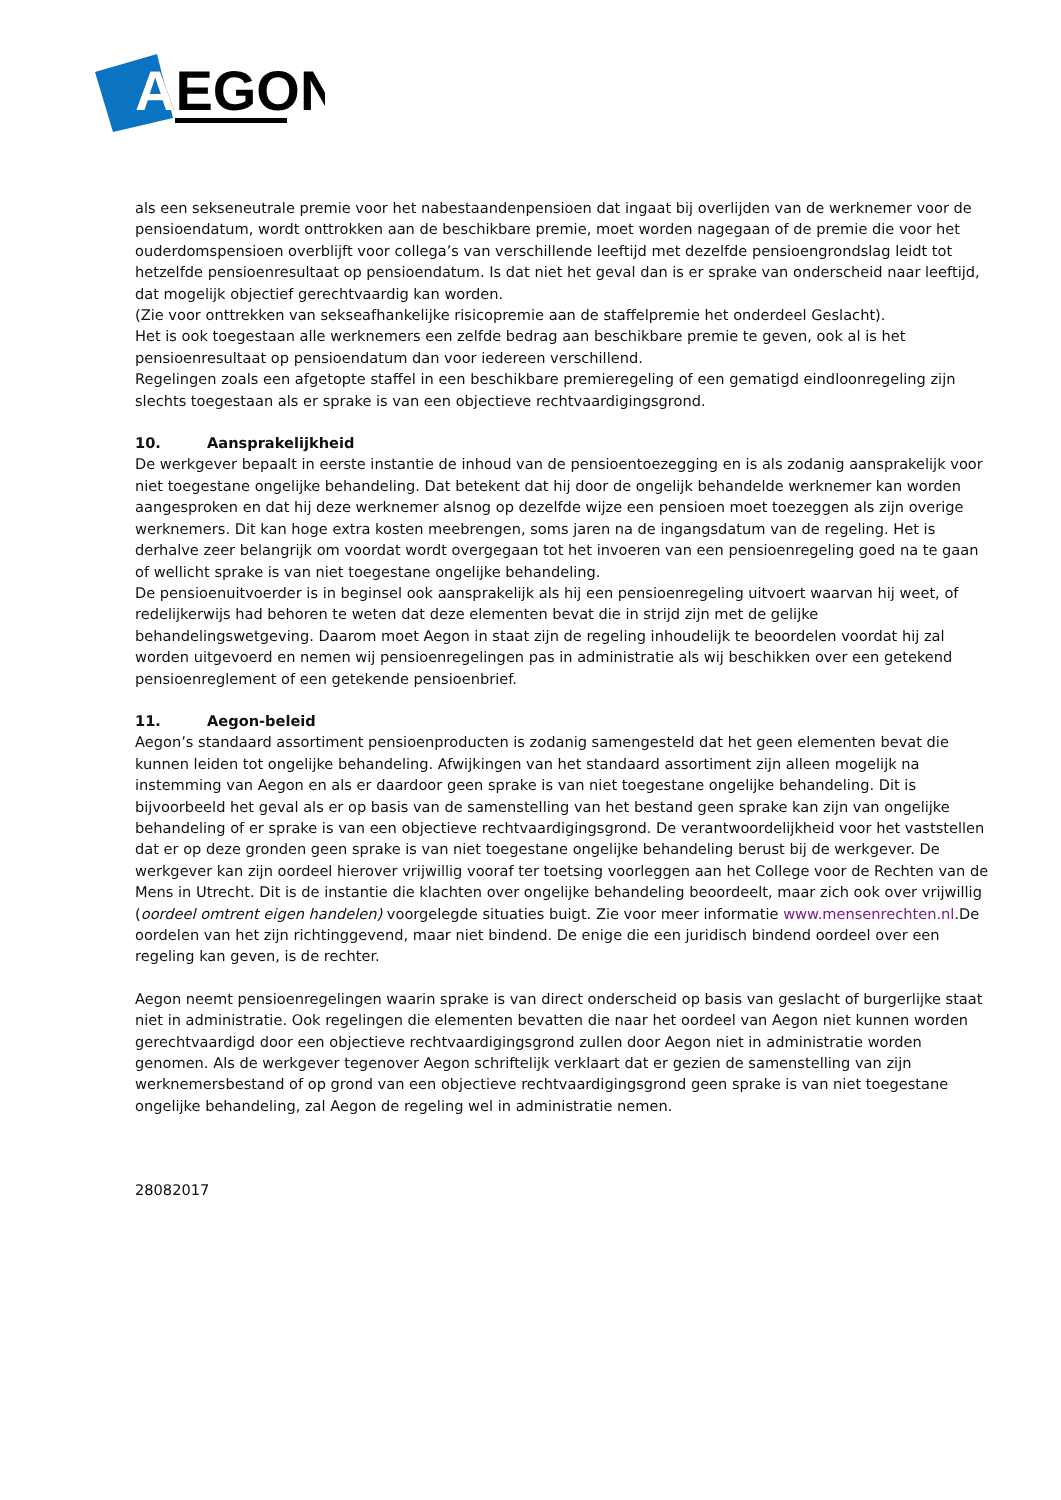AEGON
A
als een sekseneutrale premie voor het nabestaandenpensioen dat ingaat bij overlijden van de werknemer voor de pensioendatum, wordt onttrokken aan de beschikbare premie, moet worden nagegaan of de premie die voor het ouderdomspensioen overblijft voor collega’s van verschillende leeftijd met dezelfde pensioengrondslag leidt tot hetzelfde pensioenresultaat op pensioendatum. Is dat niet het geval dan is er sprake van onderscheid naar leeftijd, dat mogelijk objectief gerechtvaardig kan worden.
(Zie voor onttrekken van sekseafhankelijke risicopremie aan de staffelpremie het onderdeel Geslacht).
Het is ook toegestaan alle werknemers een zelfde bedrag aan beschikbare premie te geven, ook al is het pensioenresultaat op pensioendatum dan voor iedereen verschillend.
Regelingen zoals een afgetopte staffel in een beschikbare premieregeling of een gematigd eindloonregeling zijn slechts toegestaan als er sprake is van een objectieve rechtvaardigingsgrond.
10. Aansprakelijkheid
De werkgever bepaalt in eerste instantie de inhoud van de pensioentoezegging en is als zodanig aansprakelijk voor niet toegestane ongelijke behandeling. Dat betekent dat hij door de ongelijk behandelde werknemer kan worden aangesproken en dat hij deze werknemer alsnog op dezelfde wijze een pensioen moet toezeggen als zijn overige werknemers. Dit kan hoge extra kosten meebrengen, soms jaren na de ingangsdatum van de regeling. Het is derhalve zeer belangrijk om voordat wordt overgegaan tot het invoeren van een pensioenregeling goed na te gaan of wellicht sprake is van niet toegestane ongelijke behandeling.
De pensioenuitvoerder is in beginsel ook aansprakelijk als hij een pensioenregeling uitvoert waarvan hij weet, of redelijkerwijs had behoren te weten dat deze elementen bevat die in strijd zijn met de gelijke behandelingswetgeving. Daarom moet Aegon in staat zijn de regeling inhoudelijk te beoordelen voordat hij zal worden uitgevoerd en nemen wij pensioenregelingen pas in administratie als wij beschikken over een getekend pensioenreglement of een getekende pensioenbrief.
11. Aegon-beleid
Aegon’s standaard assortiment pensioenproducten is zodanig samengesteld dat het geen elementen bevat die kunnen leiden tot ongelijke behandeling. Afwijkingen van het standaard assortiment zijn alleen mogelijk na instemming van Aegon en als er daardoor geen sprake is van niet toegestane ongelijke behandeling. Dit is bijvoorbeeld het geval als er op basis van de samenstelling van het bestand geen sprake kan zijn van ongelijke behandeling of er sprake is van een objectieve rechtvaardigingsgrond. De verantwoordelijkheid voor het vaststellen dat er op deze gronden geen sprake is van niet toegestane ongelijke behandeling berust bij de werkgever. De werkgever kan zijn oordeel hierover vrijwillig vooraf ter toetsing voorleggen aan het College voor de Rechten van de Mens in Utrecht. Dit is de instantie die klachten over ongelijke behandeling beoordeelt, maar zich ook over vrijwillig (oordeel omtrent eigen handelen) voorgelegde situaties buigt. Zie voor meer informatie www.mensenrechten.nl.De oordelen van het zijn richtinggevend, maar niet bindend. De enige die een juridisch bindend oordeel over een regeling kan geven, is de rechter.
Aegon neemt pensioenregelingen waarin sprake is van direct onderscheid op basis van geslacht of burgerlijke staat niet in administratie. Ook regelingen die elementen bevatten die naar het oordeel van Aegon niet kunnen worden gerechtvaardigd door een objectieve rechtvaardigingsgrond zullen door Aegon niet in administratie worden genomen. Als de werkgever tegenover Aegon schriftelijk verklaart dat er gezien de samenstelling van zijn werknemersbestand of op grond van een objectieve rechtvaardigingsgrond geen sprake is van niet toegestane ongelijke behandeling, zal Aegon de regeling wel in administratie nemen.
28082017